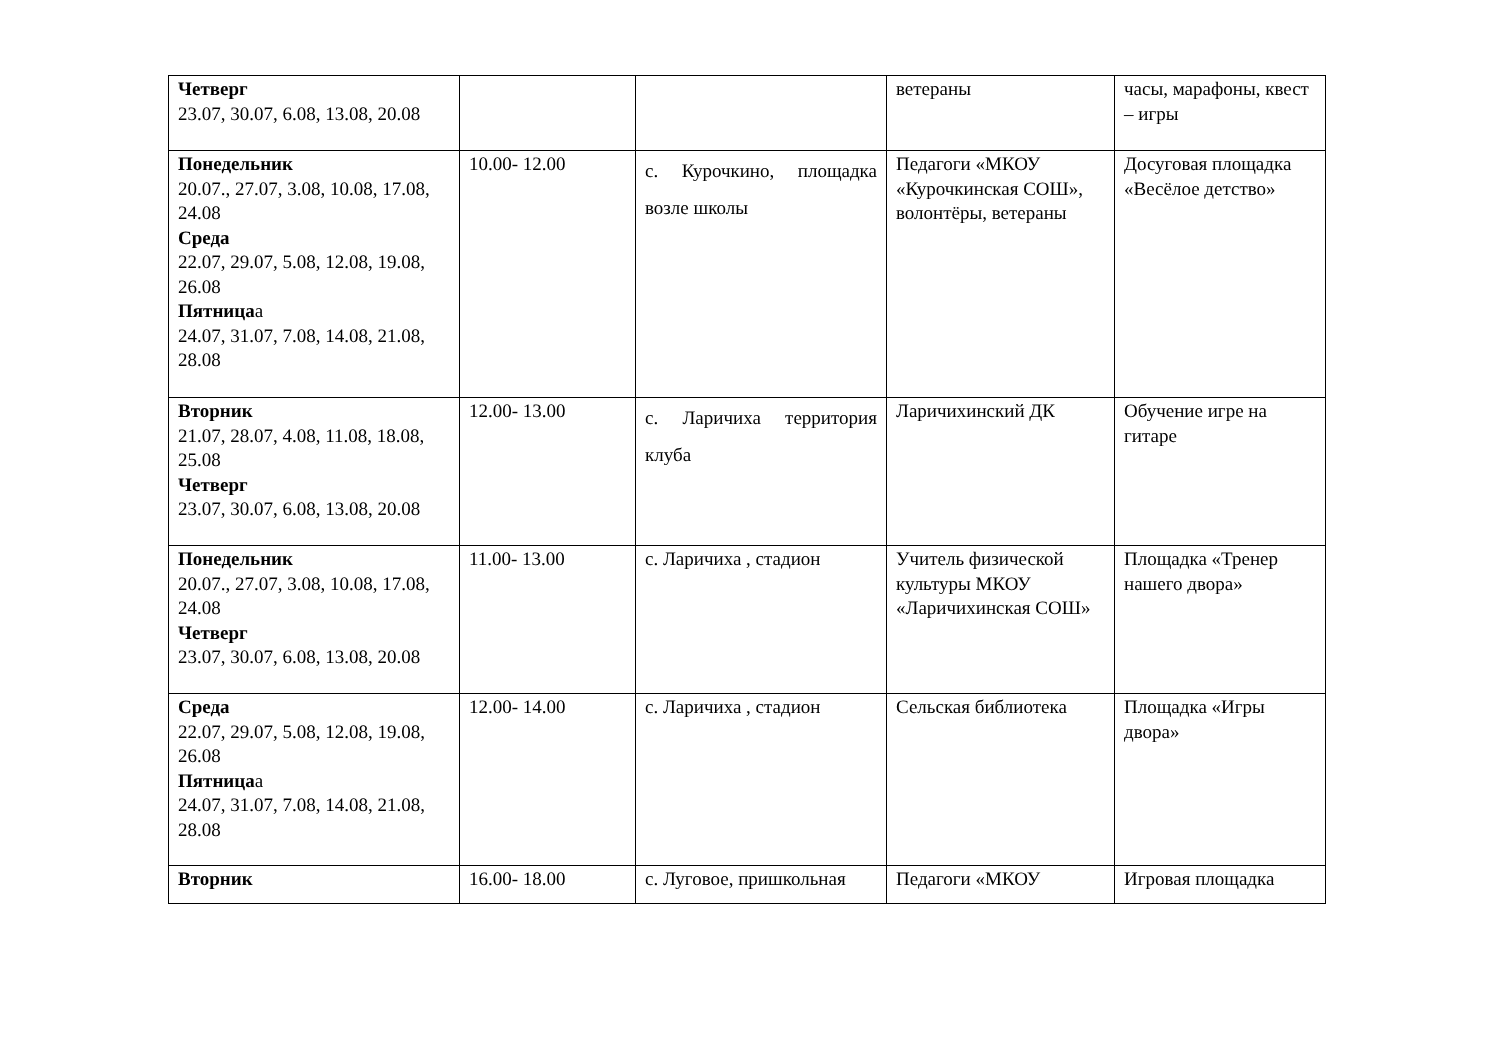| Четверг 23.07, 30.07, 6.08, 13.08, 20.08 | | | ветераны | часы, марафоны, квест – игры |
| Понедельник 20.07., 27.07, 3.08, 10.08, 17.08, 24.08 Среда 22.07, 29.07, 5.08, 12.08, 19.08, 26.08 Пятница а 24.07, 31.07, 7.08, 14.08, 21.08, 28.08 | 10.00- 12.00 | с. Курочкино, площадка возле школы | Педагоги «МКОУ «Курочкинская СОШ», волонтёры, ветераны | Досуговая площадка «Весёлое детство» |
| Вторник 21.07, 28.07, 4.08, 11.08, 18.08, 25.08 Четверг 23.07, 30.07, 6.08, 13.08, 20.08 | 12.00- 13.00 | с. Ларичиха территория клуба | Ларичихинский ДК | Обучение игре на гитаре |
| Понедельник 20.07., 27.07, 3.08, 10.08, 17.08, 24.08 Четверг 23.07, 30.07, 6.08, 13.08, 20.08 | 11.00- 13.00 | с. Ларичиха , стадион | Учитель физической культуры МКОУ «Ларичихинская СОШ» | Площадка «Тренер нашего двора» |
| Среда 22.07, 29.07, 5.08, 12.08, 19.08, 26.08 Пятница а 24.07, 31.07, 7.08, 14.08, 21.08, 28.08 | 12.00- 14.00 | с. Ларичиха , стадион | Сельская библиотека | Площадка «Игры двора» |
| Вторник | 16.00- 18.00 | с. Луговое, пришкольная | Педагоги «МКОУ | Игровая площадка |